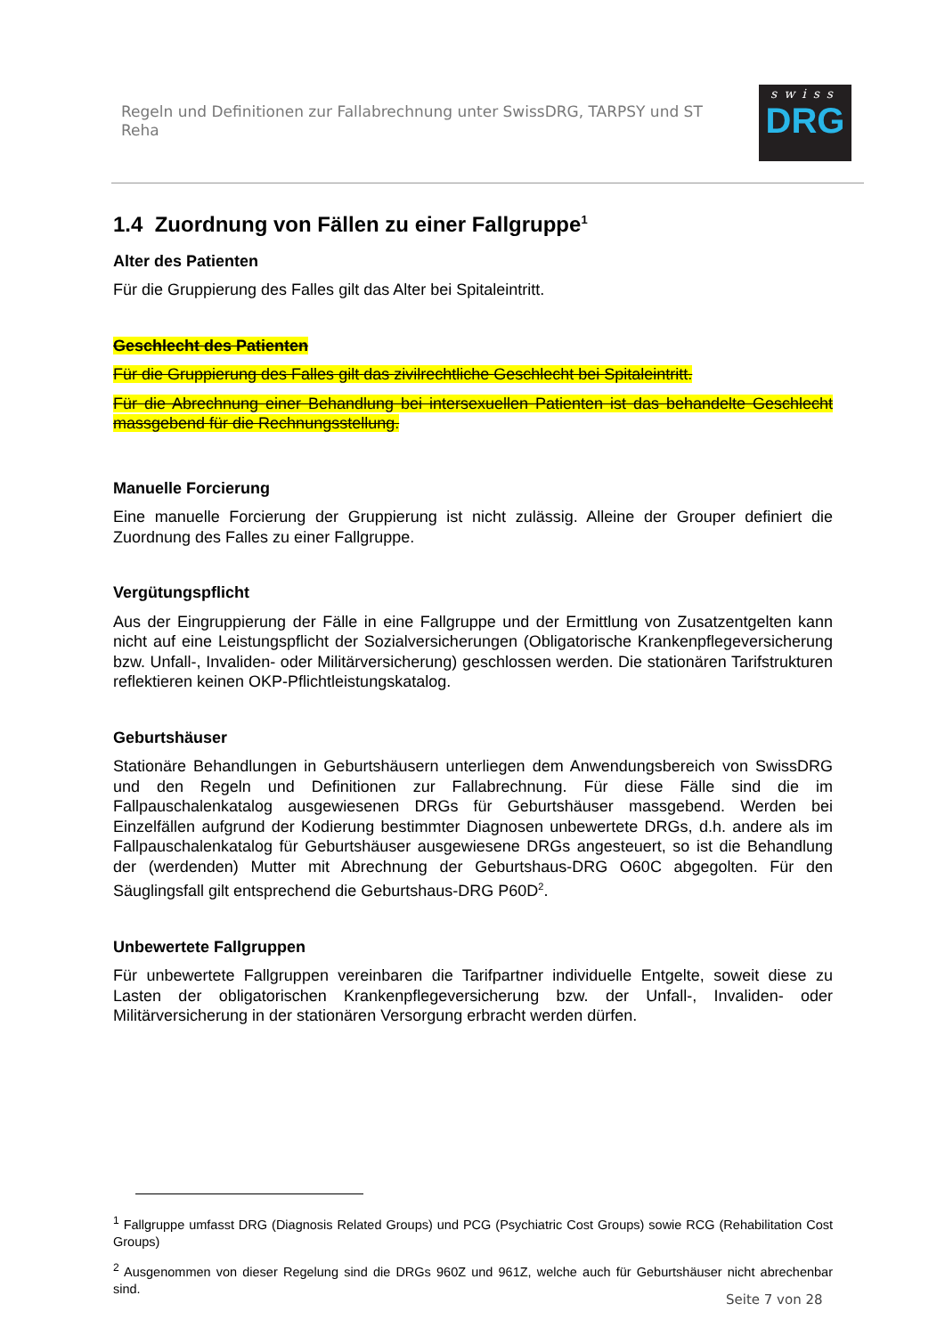Regeln und Definitionen zur Fallabrechnung unter SwissDRG, TARPSY und ST Reha
swiss
DRG
1.4 Zuordnung von Fällen zu einer Fallgruppe<sup>1</sup>
Alter des Patienten
Für die Gruppierung des Falles gilt das Alter bei Spitaleintritt.
Geschlecht des Patienten
Für die Gruppierung des Falles gilt das zivilrechtliche Geschlecht bei Spitaleintritt.
Für die Abrechnung einer Behandlung bei intersexuellen Patienten ist das behandelte Geschlecht massgebend für die Rechnungsstellung.
Manuelle Forcierung
Eine manuelle Forcierung der Gruppierung ist nicht zulässig. Alleine der Grouper definiert die Zuordnung des Falles zu einer Fallgruppe.
Vergütungspflicht
Aus der Eingruppierung der Fälle in eine Fallgruppe und der Ermittlung von Zusatzentgelten kann nicht auf eine Leistungspflicht der Sozialversicherungen (Obligatorische Krankenpflegeversicherung bzw. Unfall-, Invaliden- oder Militärversicherung) geschlossen werden. Die stationären Tarifstrukturen reflektieren keinen OKP-Pflichtleistungskatalog.
Geburtshäuser
Stationäre Behandlungen in Geburtshäusern unterliegen dem Anwendungsbereich von SwissDRG und den Regeln und Definitionen zur Fallabrechnung. Für diese Fälle sind die im Fallpauschalenkatalog ausgewiesenen DRGs für Geburtshäuser massgebend. Werden bei Einzelfällen aufgrund der Kodierung bestimmter Diagnosen unbewertete DRGs, d.h. andere als im Fallpauschalenkatalog für Geburtshäuser ausgewiesene DRGs angesteuert, so ist die Behandlung der (werdenden) Mutter mit Abrechnung der Geburtshaus-DRG O60C abgegolten. Für den Säuglingsfall gilt entsprechend die Geburtshaus-DRG P60D<sup>2</sup>.
Unbewertete Fallgruppen
Für unbewertete Fallgruppen vereinbaren die Tarifpartner individuelle Entgelte, soweit diese zu Lasten der obligatorischen Krankenpflegeversicherung bzw. der Unfall-, Invaliden- oder Militärversicherung in der stationären Versorgung erbracht werden dürfen.
<sup>1</sup> Fallgruppe umfasst DRG (Diagnosis Related Groups) und PCG (Psychiatric Cost Groups) sowie RCG (Rehabilitation Cost Groups)
<sup>2</sup> Ausgenommen von dieser Regelung sind die DRGs 960Z und 961Z, welche auch für Geburtshäuser nicht abrechenbar sind.
Seite 7 von 28